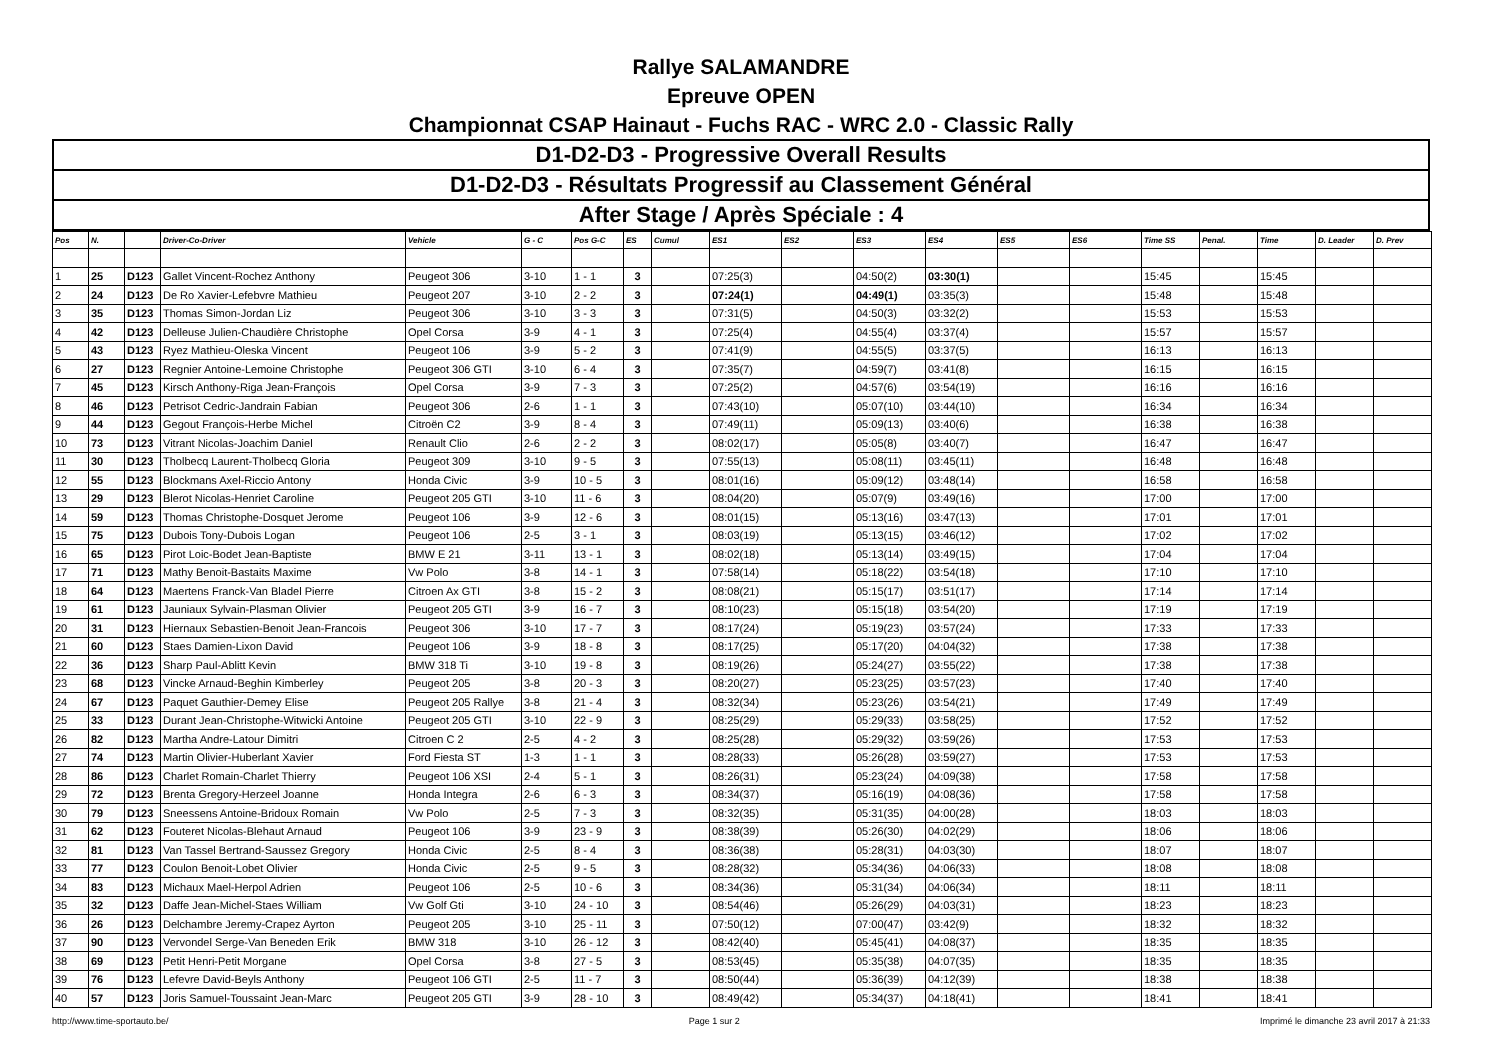Rallye SALAMANDRE
Epreuve OPEN
Championnat CSAP Hainaut - Fuchs RAC - WRC 2.0 - Classic Rally
| D1-D2-D3 - Progressive Overall Results |
| D1-D2-D3 - Résultats Progressif au Classement Général |
| After Stage / Après Spéciale : 4 |
| Pos | N. | | Driver-Co-Driver | Vehicle | G - C | Pos G-C | ES | Cumul | ES1 | ES2 | ES3 | ES4 | ES5 | ES6 | Time SS | Penal. | Time | D. Leader | D. Prev |
| --- | --- | --- | --- | --- | --- | --- | --- | --- | --- | --- | --- | --- | --- | --- | --- | --- | --- | --- | --- |
| 1 | 25 | D123 | Gallet Vincent-Rochez Anthony | Peugeot 306 | 3-10 | 1 - 1 | 3 | | 07:25(3) | | 04:50(2) | 03:30(1) | | | 15:45 | | 15:45 | | |
| 2 | 24 | D123 | De Ro Xavier-Lefebvre Mathieu | Peugeot 207 | 3-10 | 2 - 2 | 3 | | 07:24(1) | | 04:49(1) | 03:35(3) | | | 15:48 | | 15:48 | | |
| 3 | 35 | D123 | Thomas Simon-Jordan Liz | Peugeot 306 | 3-10 | 3 - 3 | 3 | | 07:31(5) | | 04:50(3) | 03:32(2) | | | 15:53 | | 15:53 | | |
| 4 | 42 | D123 | Delleuse Julien-Chaudière Christophe | Opel Corsa | 3-9 | 4 - 1 | 3 | | 07:25(4) | | 04:55(4) | 03:37(4) | | | 15:57 | | 15:57 | | |
| 5 | 43 | D123 | Ryez Mathieu-Oleska Vincent | Peugeot 106 | 3-9 | 5 - 2 | 3 | | 07:41(9) | | 04:55(5) | 03:37(5) | | | 16:13 | | 16:13 | | |
| 6 | 27 | D123 | Regnier Antoine-Lemoine Christophe | Peugeot 306 GTI | 3-10 | 6 - 4 | 3 | | 07:35(7) | | 04:59(7) | 03:41(8) | | | 16:15 | | 16:15 | | |
| 7 | 45 | D123 | Kirsch Anthony-Riga Jean-François | Opel Corsa | 3-9 | 7 - 3 | 3 | | 07:25(2) | | 04:57(6) | 03:54(19) | | | 16:16 | | 16:16 | | |
| 8 | 46 | D123 | Petrisot Cedric-Jandrain Fabian | Peugeot 306 | 2-6 | 1 - 1 | 3 | | 07:43(10) | | 05:07(10) | 03:44(10) | | | 16:34 | | 16:34 | | |
| 9 | 44 | D123 | Gegout François-Herbe Michel | Citroën C2 | 3-9 | 8 - 4 | 3 | | 07:49(11) | | 05:09(13) | 03:40(6) | | | 16:38 | | 16:38 | | |
| 10 | 73 | D123 | Vitrant Nicolas-Joachim Daniel | Renault Clio | 2-6 | 2 - 2 | 3 | | 08:02(17) | | 05:05(8) | 03:40(7) | | | 16:47 | | 16:47 | | |
| 11 | 30 | D123 | Tholbecq Laurent-Tholbecq Gloria | Peugeot 309 | 3-10 | 9 - 5 | 3 | | 07:55(13) | | 05:08(11) | 03:45(11) | | | 16:48 | | 16:48 | | |
| 12 | 55 | D123 | Blockmans Axel-Riccio Antony | Honda Civic | 3-9 | 10 - 5 | 3 | | 08:01(16) | | 05:09(12) | 03:48(14) | | | 16:58 | | 16:58 | | |
| 13 | 29 | D123 | Blerot Nicolas-Henriet Caroline | Peugeot 205 GTI | 3-10 | 11 - 6 | 3 | | 08:04(20) | | 05:07(9) | 03:49(16) | | | 17:00 | | 17:00 | | |
| 14 | 59 | D123 | Thomas Christophe-Dosquet Jerome | Peugeot 106 | 3-9 | 12 - 6 | 3 | | 08:01(15) | | 05:13(16) | 03:47(13) | | | 17:01 | | 17:01 | | |
| 15 | 75 | D123 | Dubois Tony-Dubois Logan | Peugeot 106 | 2-5 | 3 - 1 | 3 | | 08:03(19) | | 05:13(15) | 03:46(12) | | | 17:02 | | 17:02 | | |
| 16 | 65 | D123 | Pirot Loic-Bodet Jean-Baptiste | BMW E 21 | 3-11 | 13 - 1 | 3 | | 08:02(18) | | 05:13(14) | 03:49(15) | | | 17:04 | | 17:04 | | |
| 17 | 71 | D123 | Mathy Benoit-Bastaits Maxime | Vw Polo | 3-8 | 14 - 1 | 3 | | 07:58(14) | | 05:18(22) | 03:54(18) | | | 17:10 | | 17:10 | | |
| 18 | 64 | D123 | Maertens Franck-Van Bladel Pierre | Citroen Ax GTI | 3-8 | 15 - 2 | 3 | | 08:08(21) | | 05:15(17) | 03:51(17) | | | 17:14 | | 17:14 | | |
| 19 | 61 | D123 | Jauniaux Sylvain-Plasman Olivier | Peugeot 205 GTI | 3-9 | 16 - 7 | 3 | | 08:10(23) | | 05:15(18) | 03:54(20) | | | 17:19 | | 17:19 | | |
| 20 | 31 | D123 | Hiernaux Sebastien-Benoit Jean-Francois | Peugeot 306 | 3-10 | 17 - 7 | 3 | | 08:17(24) | | 05:19(23) | 03:57(24) | | | 17:33 | | 17:33 | | |
| 21 | 60 | D123 | Staes Damien-Lixon David | Peugeot 106 | 3-9 | 18 - 8 | 3 | | 08:17(25) | | 05:17(20) | 04:04(32) | | | 17:38 | | 17:38 | | |
| 22 | 36 | D123 | Sharp Paul-Ablitt Kevin | BMW 318 Ti | 3-10 | 19 - 8 | 3 | | 08:19(26) | | 05:24(27) | 03:55(22) | | | 17:38 | | 17:38 | | |
| 23 | 68 | D123 | Vincke Arnaud-Beghin Kimberley | Peugeot 205 | 3-8 | 20 - 3 | 3 | | 08:20(27) | | 05:23(25) | 03:57(23) | | | 17:40 | | 17:40 | | |
| 24 | 67 | D123 | Paquet Gauthier-Demey Elise | Peugeot 205 Rallye | 3-8 | 21 - 4 | 3 | | 08:32(34) | | 05:23(26) | 03:54(21) | | | 17:49 | | 17:49 | | |
| 25 | 33 | D123 | Durant Jean-Christophe-Witwicki Antoine | Peugeot 205 GTI | 3-10 | 22 - 9 | 3 | | 08:25(29) | | 05:29(33) | 03:58(25) | | | 17:52 | | 17:52 | | |
| 26 | 82 | D123 | Martha Andre-Latour Dimitri | Citroen C 2 | 2-5 | 4 - 2 | 3 | | 08:25(28) | | 05:29(32) | 03:59(26) | | | 17:53 | | 17:53 | | |
| 27 | 74 | D123 | Martin Olivier-Huberlant Xavier | Ford Fiesta ST | 1-3 | 1 - 1 | 3 | | 08:28(33) | | 05:26(28) | 03:59(27) | | | 17:53 | | 17:53 | | |
| 28 | 86 | D123 | Charlet Romain-Charlet Thierry | Peugeot 106 XSI | 2-4 | 5 - 1 | 3 | | 08:26(31) | | 05:23(24) | 04:09(38) | | | 17:58 | | 17:58 | | |
| 29 | 72 | D123 | Brenta Gregory-Herzeel Joanne | Honda Integra | 2-6 | 6 - 3 | 3 | | 08:34(37) | | 05:16(19) | 04:08(36) | | | 17:58 | | 17:58 | | |
| 30 | 79 | D123 | Sneessens Antoine-Bridoux Romain | Vw Polo | 2-5 | 7 - 3 | 3 | | 08:32(35) | | 05:31(35) | 04:00(28) | | | 18:03 | | 18:03 | | |
| 31 | 62 | D123 | Fouteret Nicolas-Blehaut Arnaud | Peugeot 106 | 3-9 | 23 - 9 | 3 | | 08:38(39) | | 05:26(30) | 04:02(29) | | | 18:06 | | 18:06 | | |
| 32 | 81 | D123 | Van Tassel Bertrand-Saussez Gregory | Honda Civic | 2-5 | 8 - 4 | 3 | | 08:36(38) | | 05:28(31) | 04:03(30) | | | 18:07 | | 18:07 | | |
| 33 | 77 | D123 | Coulon Benoit-Lobet Olivier | Honda Civic | 2-5 | 9 - 5 | 3 | | 08:28(32) | | 05:34(36) | 04:06(33) | | | 18:08 | | 18:08 | | |
| 34 | 83 | D123 | Michaux Mael-Herpol Adrien | Peugeot 106 | 2-5 | 10 - 6 | 3 | | 08:34(36) | | 05:31(34) | 04:06(34) | | | 18:11 | | 18:11 | | |
| 35 | 32 | D123 | Daffe Jean-Michel-Staes William | Vw Golf Gti | 3-10 | 24 - 10 | 3 | | 08:54(46) | | 05:26(29) | 04:03(31) | | | 18:23 | | 18:23 | | |
| 36 | 26 | D123 | Delchambre Jeremy-Crapez Ayrton | Peugeot 205 | 3-10 | 25 - 11 | 3 | | 07:50(12) | | 07:00(47) | 03:42(9) | | | 18:32 | | 18:32 | | |
| 37 | 90 | D123 | Vervondel Serge-Van Beneden Erik | BMW 318 | 3-10 | 26 - 12 | 3 | | 08:42(40) | | 05:45(41) | 04:08(37) | | | 18:35 | | 18:35 | | |
| 38 | 69 | D123 | Petit Henri-Petit Morgane | Opel Corsa | 3-8 | 27 - 5 | 3 | | 08:53(45) | | 05:35(38) | 04:07(35) | | | 18:35 | | 18:35 | | |
| 39 | 76 | D123 | Lefevre David-Beyls Anthony | Peugeot 106 GTI | 2-5 | 11 - 7 | 3 | | 08:50(44) | | 05:36(39) | 04:12(39) | | | 18:38 | | 18:38 | | |
| 40 | 57 | D123 | Joris Samuel-Toussaint Jean-Marc | Peugeot 205 GTI | 3-9 | 28 - 10 | 3 | | 08:49(42) | | 05:34(37) | 04:18(41) | | | 18:41 | | 18:41 | | |
http://www.time-sportauto.be/ Page 1 sur 2 Imprimé le dimanche 23 avril 2017 à 21:33